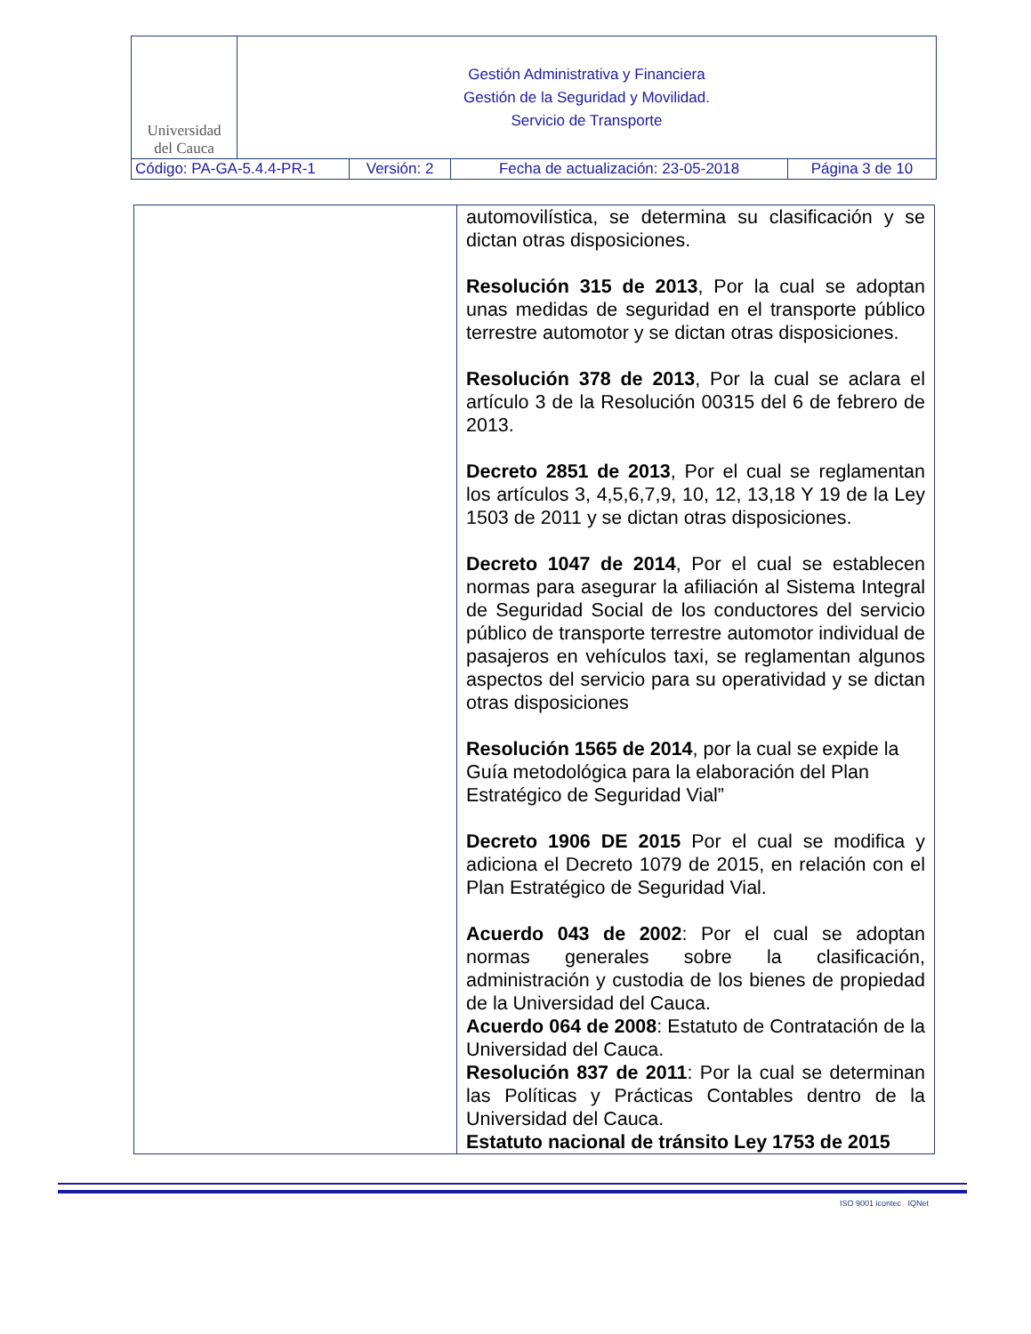| Universidad del Cauca | Gestión Administrativa y Financiera Gestión de la Seguridad y Movilidad. Servicio de Transporte | | | |
| Código: PA-GA-5.4.4-PR-1 | | Versión: 2 | Fecha de actualización: 23-05-2018 | Página 3 de 10 |
| | automovilística, se determina su clasificación y se dictan otras disposiciones. Resolución 315 de 2013 , Por la cual se adoptan unas medidas de seguridad en el transporte público terrestre automotor y se dictan otras disposiciones. Resolución 378 de 2013 , Por la cual se aclara el artículo 3 de la Resolución 00315 del 6 de febrero de 2013. Decreto 2851 de 2013 , Por el cual se reglamentan los artículos 3, 4,5,6,7,9, 10, 12, 13,18 Y 19 de la Ley 1503 de 2011 y se dictan otras disposiciones. Decreto 1047 de 2014 , Por el cual se establecen normas para asegurar la afiliación al Sistema Integral de Seguridad Social de los conductores del servicio público de transporte terrestre automotor individual de pasajeros en vehículos taxi, se reglamentan algunos aspectos del servicio para su operatividad y se dictan otras disposiciones Resolución 1565 de 2014 , por la cual se expide la Guía metodológica para la elaboración del Plan Estratégico de Seguridad Vial” Decreto 1906 DE 2015 Por el cual se modifica y adiciona el Decreto 1079 de 2015, en relación con el Plan Estratégico de Seguridad Vial. Acuerdo 043 de 2002 : Por el cual se adoptan normas generales sobre la clasificación, administración y custodia de los bienes de propiedad de la Universidad del Cauca. Acuerdo 064 de 2008 : Estatuto de Contratación de la Universidad del Cauca. Resolución 837 de 2011 : Por la cual se determinan las Políticas y Prácticas Contables dentro de la Universidad del Cauca. Estatuto nacional de tránsito Ley 1753 de 2015 |
ISO 9001 icontec IQNet